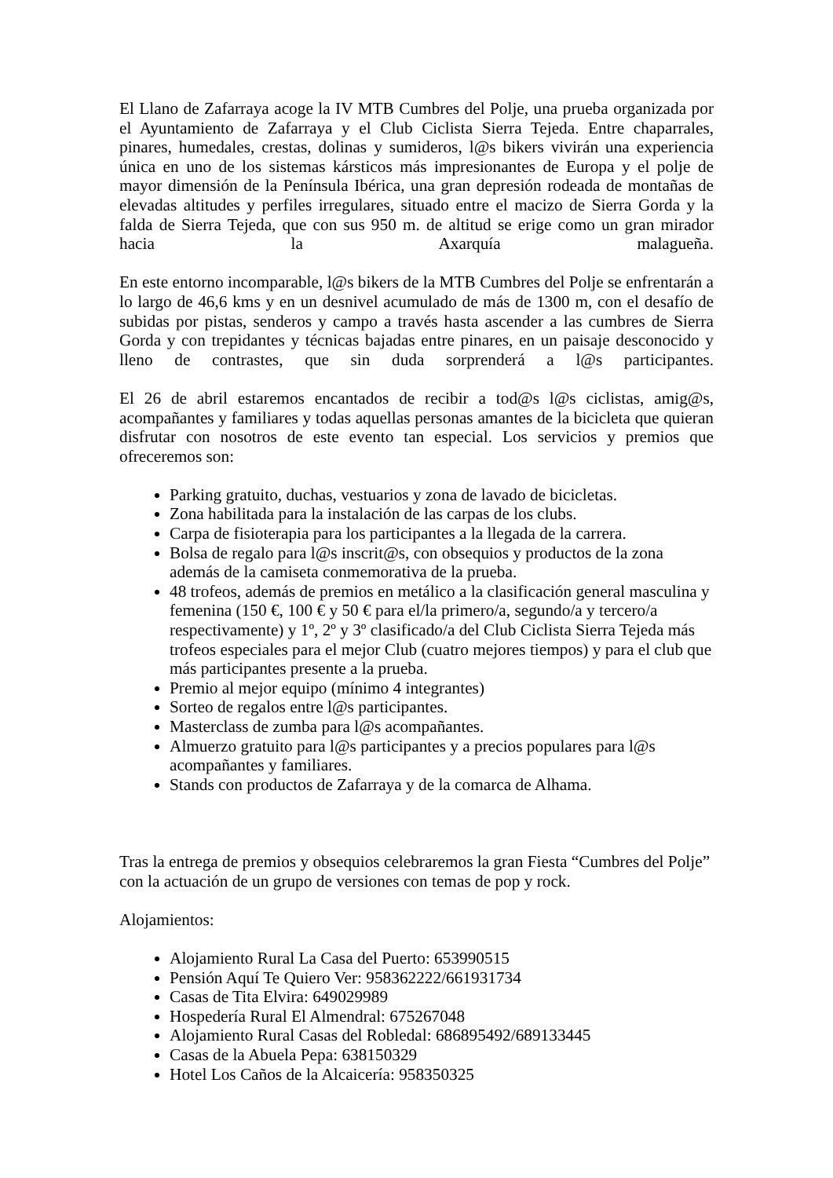El Llano de Zafarraya acoge la IV MTB Cumbres del Polje, una prueba organizada por el Ayuntamiento de Zafarraya y el Club Ciclista Sierra Tejeda. Entre chaparrales, pinares, humedales, crestas, dolinas y sumideros, l@s bikers vivirán una experiencia única en uno de los sistemas kársticos más impresionantes de Europa y el polje de mayor dimensión de la Península Ibérica, una gran depresión rodeada de montañas de elevadas altitudes y perfiles irregulares, situado entre el macizo de Sierra Gorda y la falda de Sierra Tejeda, que con sus 950 m. de altitud se erige como un gran mirador hacia la Axarquía malagueña.
En este entorno incomparable, l@s bikers de la MTB Cumbres del Polje se enfrentarán a lo largo de 46,6 kms y en un desnivel acumulado de más de 1300 m, con el desafío de subidas por pistas, senderos y campo a través hasta ascender a las cumbres de Sierra Gorda y con trepidantes y técnicas bajadas entre pinares, en un paisaje desconocido y lleno de contrastes, que sin duda sorprenderá a l@s participantes.
El 26 de abril estaremos encantados de recibir a tod@s l@s ciclistas, amig@s, acompañantes y familiares y todas aquellas personas amantes de la bicicleta que quieran disfrutar con nosotros de este evento tan especial. Los servicios y premios que ofreceremos son:
Parking gratuito, duchas, vestuarios y zona de lavado de bicicletas.
Zona habilitada para la instalación de las carpas de los clubs.
Carpa de fisioterapia para los participantes a la llegada de la carrera.
Bolsa de regalo para l@s inscrit@s, con obsequios y productos de la zona además de la camiseta conmemorativa de la prueba.
48 trofeos, además de premios en metálico a la clasificación general masculina y femenina (150 €, 100 € y 50 € para el/la primero/a, segundo/a y tercero/a respectivamente) y 1º, 2º y 3º clasificado/a del Club Ciclista Sierra Tejeda más trofeos especiales para el mejor Club (cuatro mejores tiempos) y para el club que más participantes presente a la prueba.
Premio al mejor equipo (mínimo 4 integrantes)
Sorteo de regalos entre l@s participantes.
Masterclass de zumba para l@s acompañantes.
Almuerzo gratuito para l@s participantes y a precios populares para l@s acompañantes y familiares.
Stands con productos de Zafarraya y de la comarca de Alhama.
Tras la entrega de premios y obsequios celebraremos la gran Fiesta “Cumbres del Polje” con la actuación de un grupo de versiones con temas de pop y rock.
Alojamientos:
Alojamiento Rural La Casa del Puerto: 653990515
Pensión Aquí Te Quiero Ver: 958362222/661931734
Casas de Tita Elvira: 649029989
Hospedería Rural El Almendral: 675267048
Alojamiento Rural Casas del Robledal: 686895492/689133445
Casas de la Abuela Pepa: 638150329
Hotel Los Caños de la Alcaicería: 958350325